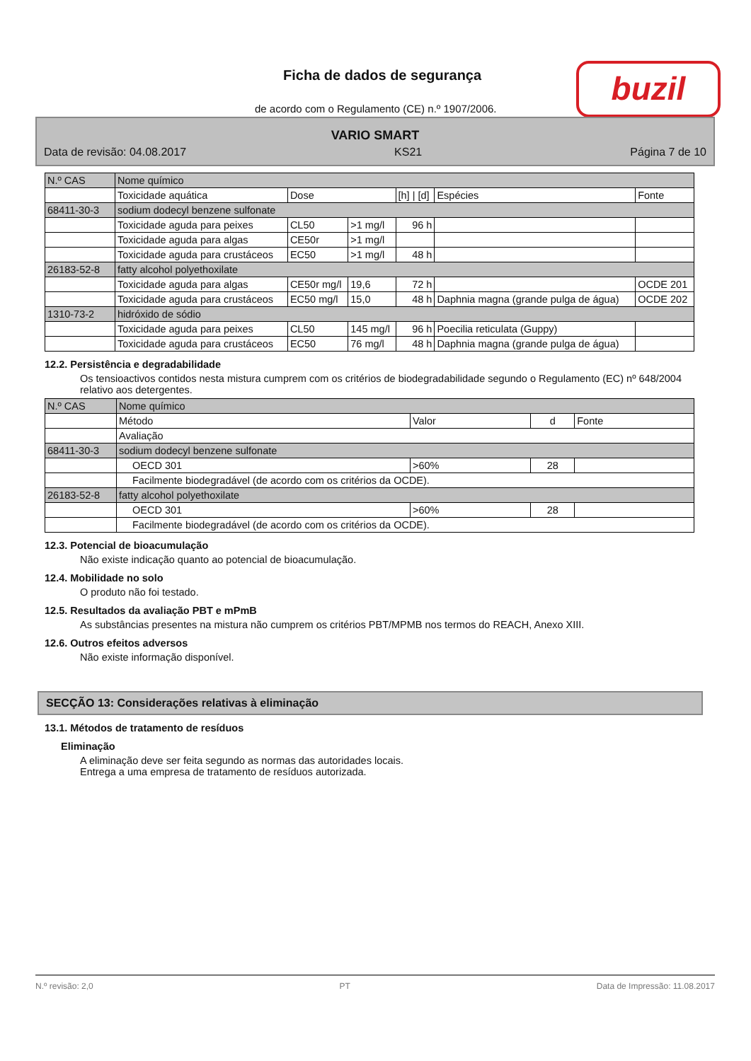Ficha de dados de segurança buzil
de acordo com o Regulamento (CE) n.º 1907/2006.
VARIO SMART
Data de revisão: 04.08.2017 KS21 Página 7 de 10
| N.º CAS | Nome químico | | | | | |
| | Toxicidade aquática | Dose | | [h] / [d] | Espécies | Fonte |
| 68411-30-3 | sodium dodecyl benzene sulfonate | | | | | |
| | Toxicidade aguda para peixes | CL50 | >1 mg/l | 96 h | | |
| | Toxicidade aguda para algas | CE50r | >1 mg/l | | | |
| | Toxicidade aguda para crustáceos | EC50 | >1 mg/l | 48 h | | |
| 26183-52-8 | fatty alcohol polyethoxilate | | | | | |
| | Toxicidade aguda para algas | CE50r mg/l | 19,6 | 72 h | | OCDE 201 |
| | Toxicidade aguda para crustáceos | EC50 mg/l | 15,0 | 48 h | Daphnia magna (grande pulga de água) | OCDE 202 |
| 1310-73-2 | hidróxido de sódio | | | | | |
| | Toxicidade aguda para peixes | CL50 | 145 mg/l | 96 h | Poecilia reticulata (Guppy) | |
| | Toxicidade aguda para crustáceos | EC50 | 76 mg/l | 48 h | Daphnia magna (grande pulga de água) | |
12.2. Persistência e degradabilidade
Os tensioactivos contidos nesta mistura cumprem com os critérios de biodegradabilidade segundo o Regulamento (EC) nº 648/2004 relativo aos detergentes.
| N.º CAS | Nome químico | | | |
| | Método | Valor | d | Fonte |
| | Avaliação | | | |
| 68411-30-3 | sodium dodecyl benzene sulfonate | | | |
| | OECD 301 | >60% | 28 | |
| | Facilmente biodegradável (de acordo com os critérios da OCDE). | | | |
| 26183-52-8 | fatty alcohol polyethoxilate | | | |
| | OECD 301 | >60% | 28 | |
| | Facilmente biodegradável (de acordo com os critérios da OCDE). | | | |
12.3. Potencial de bioacumulação
Não existe indicação quanto ao potencial de bioacumulação.
12.4. Mobilidade no solo
O produto não foi testado.
12.5. Resultados da avaliação PBT e mPmB
As substâncias presentes na mistura não cumprem os critérios PBT/MPMB nos termos do REACH, Anexo XIII.
12.6. Outros efeitos adversos
Não existe informação disponível.
SECÇÃO 13: Considerações relativas à eliminação
13.1. Métodos de tratamento de resíduos
Eliminação
A eliminação deve ser feita segundo as normas das autoridades locais.
Entrega a uma empresa de tratamento de resíduos autorizada.
N.º revisão: 2,0 PT Data de Impressão: 11.08.2017